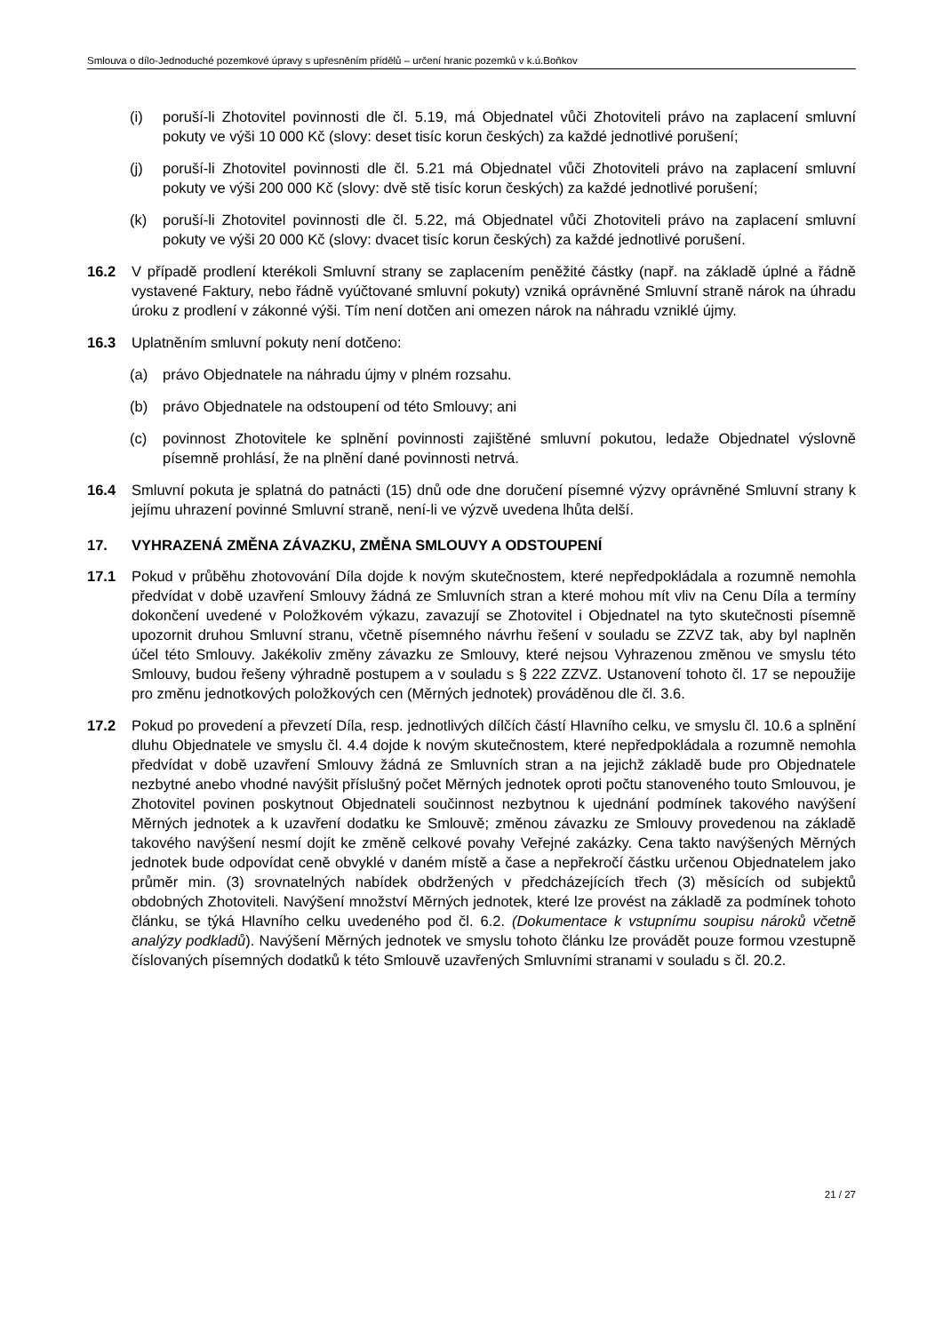Smlouva o dílo-Jednoduché pozemkové úpravy s upřesněním přídělů – určení hranic pozemků v k.ú.Boňkov
(i) poruší-li Zhotovitel povinnosti dle čl. 5.19, má Objednatel vůči Zhotoviteli právo na zaplacení smluvní pokuty ve výši 10 000 Kč (slovy: deset tisíc korun českých) za každé jednotlivé porušení;
(j) poruší-li Zhotovitel povinnosti dle čl. 5.21 má Objednatel vůči Zhotoviteli právo na zaplacení smluvní pokuty ve výši 200 000 Kč (slovy: dvě stě tisíc korun českých) za každé jednotlivé porušení;
(k) poruší-li Zhotovitel povinnosti dle čl. 5.22, má Objednatel vůči Zhotoviteli právo na zaplacení smluvní pokuty ve výši 20 000 Kč (slovy: dvacet tisíc korun českých) za každé jednotlivé porušení.
16.2 V případě prodlení kterékoli Smluvní strany se zaplacením peněžité částky (např. na základě úplné a řádně vystavené Faktury, nebo řádně vyúčtované smluvní pokuty) vzniká oprávněné Smluvní straně nárok na úhradu úroku z prodlení v zákonné výši. Tím není dotčen ani omezen nárok na náhradu vzniklé újmy.
16.3 Uplatněním smluvní pokuty není dotčeno:
(a) právo Objednatele na náhradu újmy v plném rozsahu.
(b) právo Objednatele na odstoupení od této Smlouvy; ani
(c) povinnost Zhotovitele ke splnění povinnosti zajištěné smluvní pokutou, ledaže Objednatel výslovně písemně prohlásí, že na plnění dané povinnosti netrvá.
16.4 Smluvní pokuta je splatná do patnácti (15) dnů ode dne doručení písemné výzvy oprávněné Smluvní strany k jejímu uhrazení povinné Smluvní straně, není-li ve výzvě uvedena lhůta delší.
17. VYHRAZENÁ ZMĚNA ZÁVAZKU, ZMĚNA SMLOUVY A ODSTOUPENÍ
17.1 Pokud v průběhu zhotovování Díla dojde k novým skutečnostem, které nepředpokládala a rozumně nemohla předvídat v době uzavření Smlouvy žádná ze Smluvních stran a které mohou mít vliv na Cenu Díla a termíny dokončení uvedené v Položkovém výkazu, zavazují se Zhotovitel i Objednatel na tyto skutečnosti písemně upozornit druhou Smluvní stranu, včetně písemného návrhu řešení v souladu se ZZVZ tak, aby byl naplněn účel této Smlouvy. Jakékoliv změny závazku ze Smlouvy, které nejsou Vyhrazenou změnou ve smyslu této Smlouvy, budou řešeny výhradně postupem a v souladu s § 222 ZZVZ. Ustanovení tohoto čl. 17 se nepoužije pro změnu jednotkových položkových cen (Měrných jednotek) prováděnou dle čl. 3.6.
17.2 Pokud po provedení a převzetí Díla, resp. jednotlivých dílčích částí Hlavního celku, ve smyslu čl. 10.6 a splnění dluhu Objednatele ve smyslu čl. 4.4 dojde k novým skutečnostem, které nepředpokládala a rozumně nemohla předvídat v době uzavření Smlouvy žádná ze Smluvních stran a na jejichž základě bude pro Objednatele nezbytné anebo vhodné navýšit příslušný počet Měrných jednotek oproti počtu stanoveného touto Smlouvou, je Zhotovitel povinen poskytnout Objednateli součinnost nezbytnou k ujednání podmínek takového navýšení Měrných jednotek a k uzavření dodatku ke Smlouvě; změnou závazku ze Smlouvy provedenou na základě takového navýšení nesmí dojít ke změně celkové povahy Veřejné zakázky. Cena takto navýšených Měrných jednotek bude odpovídat ceně obvyklé v daném místě a čase a nepřekročí částku určenou Objednatelem jako průměr min. (3) srovnatelných nabídek obdržených v předcházejících třech (3) měsících od subjektů obdobných Zhotoviteli. Navýšení množství Měrných jednotek, které lze provést na základě za podmínek tohoto článku, se týká Hlavního celku uvedeného pod čl. 6.2. (Dokumentace k vstupnímu soupisu nároků včetně analýzy podkladů). Navýšení Měrných jednotek ve smyslu tohoto článku lze provádět pouze formou vzestupně číslovaných písemných dodatků k této Smlouvě uzavřených Smluvními stranami v souladu s čl. 20.2.
21 / 27